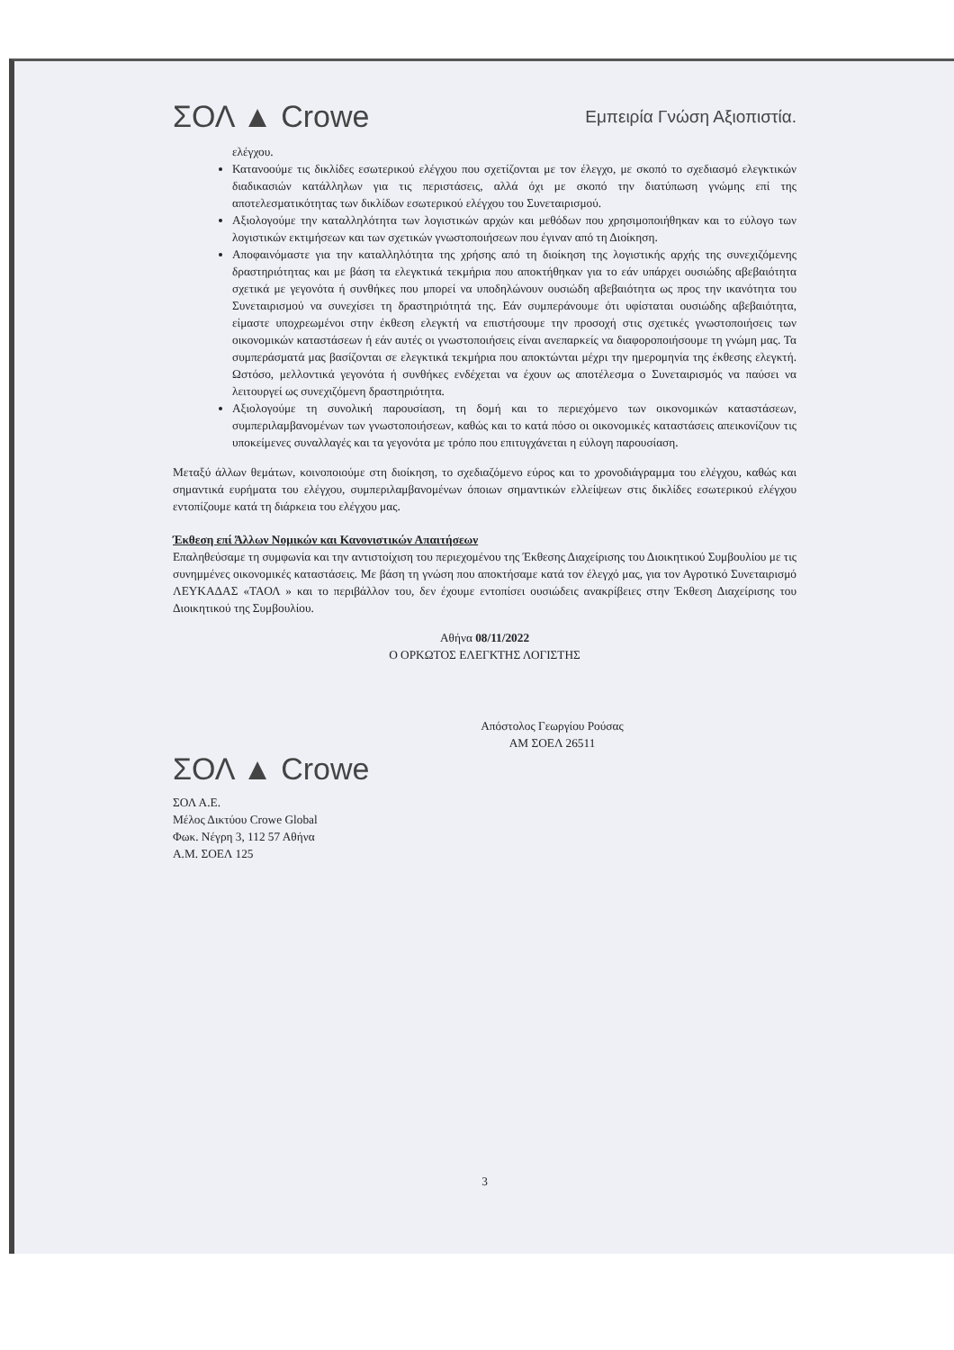ΣΟΛ ▲ Crowe
Εμπειρία Γνώση Αξιοπιστία.
ελέγχου.
Κατανοούμε τις δικλίδες εσωτερικού ελέγχου που σχετίζονται με τον έλεγχο, με σκοπό το σχεδιασμό ελεγκτικών διαδικασιών κατάλληλων για τις περιστάσεις, αλλά όχι με σκοπό την διατύπωση γνώμης επί της αποτελεσματικότητας των δικλίδων εσωτερικού ελέγχου του Συνεταιρισμού.
Αξιολογούμε την καταλληλότητα των λογιστικών αρχών και μεθόδων που χρησιμοποιήθηκαν και το εύλογο των λογιστικών εκτιμήσεων και των σχετικών γνωστοποιήσεων που έγιναν από τη Διοίκηση.
Αποφαινόμαστε για την καταλληλότητα της χρήσης από τη διοίκηση της λογιστικής αρχής της συνεχιζόμενης δραστηριότητας και με βάση τα ελεγκτικά τεκμήρια που αποκτήθηκαν για το εάν υπάρχει ουσιώδης αβεβαιότητα σχετικά με γεγονότα ή συνθήκες που μπορεί να υποδηλώνουν ουσιώδη αβεβαιότητα ως προς την ικανότητα του Συνεταιρισμού να συνεχίσει τη δραστηριότητά της. Εάν συμπεράνουμε ότι υφίσταται ουσιώδης αβεβαιότητα, είμαστε υποχρεωμένοι στην έκθεση ελεγκτή να επιστήσουμε την προσοχή στις σχετικές γνωστοποιήσεις των οικονομικών καταστάσεων ή εάν αυτές οι γνωστοποιήσεις είναι ανεπαρκείς να διαφοροποιήσουμε τη γνώμη μας. Τα συμπεράσματά μας βασίζονται σε ελεγκτικά τεκμήρια που αποκτώνται μέχρι την ημερομηνία της έκθεσης ελεγκτή. Ωστόσο, μελλοντικά γεγονότα ή συνθήκες ενδέχεται να έχουν ως αποτέλεσμα ο Συνεταιρισμός να παύσει να λειτουργεί ως συνεχιζόμενη δραστηριότητα.
Αξιολογούμε τη συνολική παρουσίαση, τη δομή και το περιεχόμενο των οικονομικών καταστάσεων, συμπεριλαμβανομένων των γνωστοποιήσεων, καθώς και το κατά πόσο οι οικονομικές καταστάσεις απεικονίζουν τις υποκείμενες συναλλαγές και τα γεγονότα με τρόπο που επιτυγχάνεται η εύλογη παρουσίαση.
Μεταξύ άλλων θεμάτων, κοινοποιούμε στη διοίκηση, το σχεδιαζόμενο εύρος και το χρονοδιάγραμμα του ελέγχου, καθώς και σημαντικά ευρήματα του ελέγχου, συμπεριλαμβανομένων όποιων σημαντικών ελλείψεων στις δικλίδες εσωτερικού ελέγχου εντοπίζουμε κατά τη διάρκεια του ελέγχου μας.
Έκθεση επί Άλλων Νομικών και Κανονιστικών Απαιτήσεων
Επαληθεύσαμε τη συμφωνία και την αντιστοίχιση του περιεχομένου της Έκθεσης Διαχείρισης του Διοικητικού Συμβουλίου με τις συνημμένες οικονομικές καταστάσεις. Με βάση τη γνώση που αποκτήσαμε κατά τον έλεγχό μας, για τον Αγροτικό Συνεταιρισμό ΛΕΥΚΑΔΑΣ «ΤΑΟΛ » και το περιβάλλον του, δεν έχουμε εντοπίσει ουσιώδεις ανακρίβειες στην Έκθεση Διαχείρισης του Διοικητικού της Συμβουλίου.
Αθήνα 08/11/2022
Ο ΟΡΚΩΤΟΣ ΕΛΕΓΚΤΗΣ ΛΟΓΙΣΤΗΣ
Απόστολος Γεωργίου Ρούσας
ΑΜ ΣΟΕΛ 26511
ΣΟΛ ▲ Crowe
ΣΟΛ Α.Ε.
Μέλος Δικτύου Crowe Global
Φωκ. Νέγρη 3, 112 57 Αθήνα
Α.Μ. ΣΟΕΛ 125
3